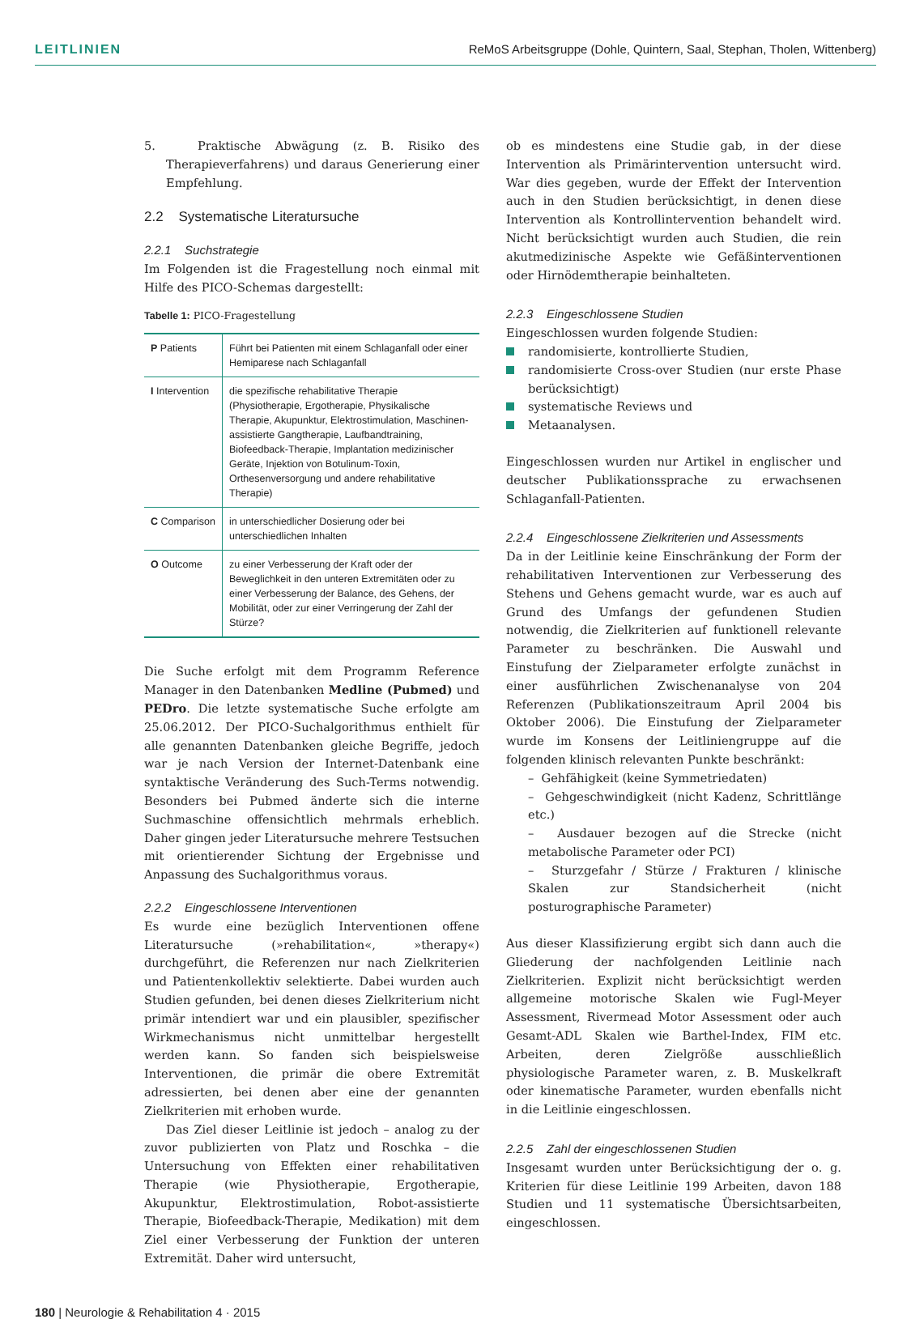LEITLINIEN ReMoS Arbeitsgruppe (Dohle, Quintern, Saal, Stephan, Tholen, Wittenberg)
5. Praktische Abwägung (z. B. Risiko des Therapieverfahrens) und daraus Generierung einer Empfehlung.
2.2 Systematische Literatursuche
2.2.1 Suchstrategie
Im Folgenden ist die Fragestellung noch einmal mit Hilfe des PICO-Schemas dargestellt:
Tabelle 1: PICO-Fragestellung
| P Patients | Führt bei Patienten mit einem Schlaganfall oder einer Hemiparese nach Schlaganfall |
| I Intervention | die spezifische rehabilitative Therapie (Physiotherapie, Ergotherapie, Physikalische Therapie, Akupunktur, Elektrostimulation, Maschinen-assistierte Gangtherapie, Laufbandtraining, Biofeedback-Therapie, Implantation medizinischer Geräte, Injektion von Botulinum-Toxin, Orthesenversorgung und andere rehabilitative Therapie) |
| C Comparison | in unterschiedlicher Dosierung oder bei unterschiedlichen Inhalten |
| O Outcome | zu einer Verbesserung der Kraft oder der Beweglichkeit in den unteren Extremitäten oder zu einer Verbesserung der Balance, des Gehens, der Mobilität, oder zur einer Verringerung der Zahl der Stürze? |
Die Suche erfolgt mit dem Programm Reference Manager in den Datenbanken Medline (Pubmed) und PEDro. Die letzte systematische Suche erfolgte am 25.06.2012. Der PICO-Suchalgorithmus enthielt für alle genannten Datenbanken gleiche Begriffe, jedoch war je nach Version der Internet-Datenbank eine syntaktische Veränderung des Such-Terms notwendig. Besonders bei Pubmed änderte sich die interne Suchmaschine offensichtlich mehrmals erheblich. Daher gingen jeder Literatursuche mehrere Testsuchen mit orientierender Sichtung der Ergebnisse und Anpassung des Suchalgorithmus voraus.
2.2.2 Eingeschlossene Interventionen
Es wurde eine bezüglich Interventionen offene Literatursuche (»rehabilitation«, »therapy«) durchgeführt, die Referenzen nur nach Zielkriterien und Patientenkollektiv selektierte. Dabei wurden auch Studien gefunden, bei denen dieses Zielkriterium nicht primär intendiert war und ein plausibler, spezifischer Wirkmechanismus nicht unmittelbar hergestellt werden kann. So fanden sich beispielsweise Interventionen, die primär die obere Extremität adressierten, bei denen aber eine der genannten Zielkriterien mit erhoben wurde.
Das Ziel dieser Leitlinie ist jedoch – analog zu der zuvor publizierten von Platz und Roschka – die Untersuchung von Effekten einer rehabilitativen Therapie (wie Physiotherapie, Ergotherapie, Akupunktur, Elektrostimulation, Robot-assistierte Therapie, Biofeedback-Therapie, Medikation) mit dem Ziel einer Verbesserung der Funktion der unteren Extremität. Daher wird untersucht,
ob es mindestens eine Studie gab, in der diese Intervention als Primärintervention untersucht wird. War dies gegeben, wurde der Effekt der Intervention auch in den Studien berücksichtigt, in denen diese Intervention als Kontrollintervention behandelt wird. Nicht berücksichtigt wurden auch Studien, die rein akutmedizinische Aspekte wie Gefäßinterventionen oder Hirnödemtherapie beinhalteten.
2.2.3 Eingeschlossene Studien
Eingeschlossen wurden folgende Studien:
randomisierte, kontrollierte Studien,
randomisierte Cross-over Studien (nur erste Phase berücksichtigt)
systematische Reviews und
Metaanalysen.
Eingeschlossen wurden nur Artikel in englischer und deutscher Publikationssprache zu erwachsenen Schlaganfall-Patienten.
2.2.4 Eingeschlossene Zielkriterien und Assessments
Da in der Leitlinie keine Einschränkung der Form der rehabilitativen Interventionen zur Verbesserung des Stehens und Gehens gemacht wurde, war es auch auf Grund des Umfangs der gefundenen Studien notwendig, die Zielkriterien auf funktionell relevante Parameter zu beschränken. Die Auswahl und Einstufung der Zielparameter erfolgte zunächst in einer ausführlichen Zwischenanalyse von 204 Referenzen (Publikationszeitraum April 2004 bis Oktober 2006). Die Einstufung der Zielparameter wurde im Konsens der Leitliniengruppe auf die folgenden klinisch relevanten Punkte beschränkt:
– Gehfähigkeit (keine Symmetriedaten)
– Gehgeschwindigkeit (nicht Kadenz, Schrittlänge etc.)
– Ausdauer bezogen auf die Strecke (nicht metabolische Parameter oder PCI)
– Sturzgefahr / Stürze / Frakturen / klinische Skalen zur Standsicherheit (nicht posturographische Parameter)
Aus dieser Klassifizierung ergibt sich dann auch die Gliederung der nachfolgenden Leitlinie nach Zielkriterien. Explizit nicht berücksichtigt werden allgemeine motorische Skalen wie Fugl-Meyer Assessment, Rivermead Motor Assessment oder auch Gesamt-ADL Skalen wie Barthel-Index, FIM etc. Arbeiten, deren Zielgröße ausschließlich physiologische Parameter waren, z. B. Muskelkraft oder kinematische Parameter, wurden ebenfalls nicht in die Leitlinie eingeschlossen.
2.2.5 Zahl der eingeschlossenen Studien
Insgesamt wurden unter Berücksichtigung der o. g. Kriterien für diese Leitlinie 199 Arbeiten, davon 188 Studien und 11 systematische Übersichtsarbeiten, eingeschlossen.
180 | Neurologie & Rehabilitation 4 · 2015